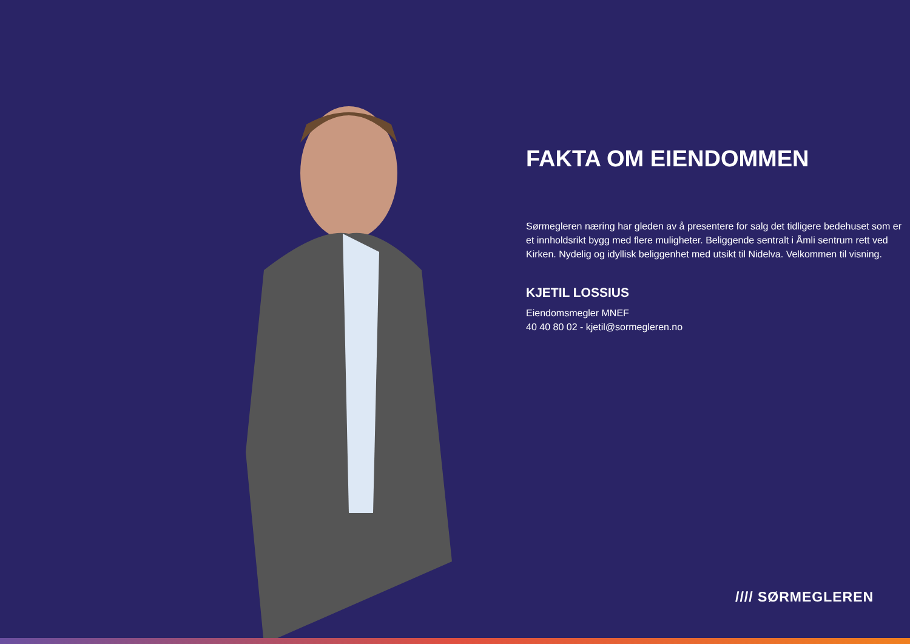FAKTA OM EIENDOMMEN
Sørmegleren næring har gleden av å presentere for salg det tidligere bedehuset som er et innholdsrikt bygg med flere muligheter. Beliggende sentralt i Åmli sentrum rett ved Kirken. Nydelig og idyllisk beliggenhet med utsikt til Nidelva. Velkommen til visning.
KJETIL LOSSIUS
Eiendomsmegler MNEF
40 40 80 02 - kjetil@sormegleren.no
//// SØRMEGLEREN